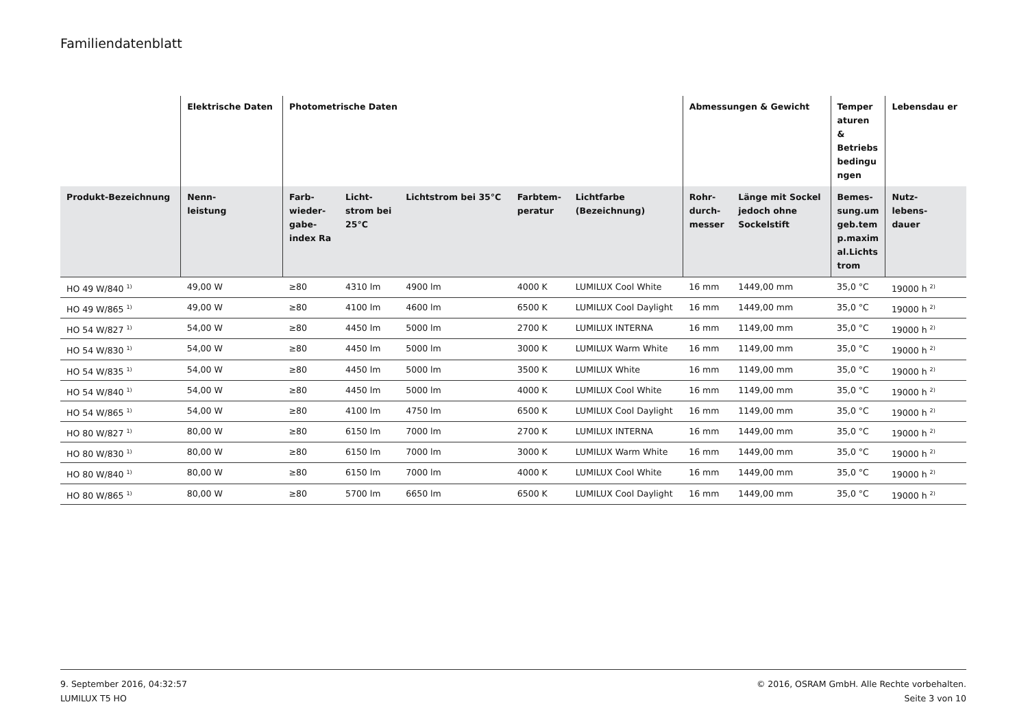Familiendatenblatt
| | Elektrische Daten | Photometrische Daten | | | | | Abmessungen & Gewicht | | Temper aturen & Betriebs bedingu ngen | Lebensdau er |
| --- | --- | --- | --- | --- | --- | --- | --- | --- | --- | --- |
| Produkt-Bezeichnung | Nenn- leistung | Farb- wieder- gabe- index Ra | Licht- strom bei 25°C | Lichtstrom bei 35°C | Farbtem- peratur | Lichtfarbe (Bezeichnung) | Rohr- durch- messer | Länge mit Sockel jedoch ohne Sockelstift | Bemes- sung.um geb.tem p.maxim al.Lichts trom | Nutz- lebens- dauer |
| HO 49 W/840 <sup>1)</sup> | 49,00 W | ≥80 | 4310 lm | 4900 lm | 4000 K | LUMILUX Cool White | 16 mm | 1449,00 mm | 35,0 °C | 19000 h <sup>2)</sup> |
| HO 49 W/865 <sup>1)</sup> | 49,00 W | ≥80 | 4100 lm | 4600 lm | 6500 K | LUMILUX Cool Daylight | 16 mm | 1449,00 mm | 35,0 °C | 19000 h <sup>2)</sup> |
| HO 54 W/827 <sup>1)</sup> | 54,00 W | ≥80 | 4450 lm | 5000 lm | 2700 K | LUMILUX INTERNA | 16 mm | 1149,00 mm | 35,0 °C | 19000 h <sup>2)</sup> |
| HO 54 W/830 <sup>1)</sup> | 54,00 W | ≥80 | 4450 lm | 5000 lm | 3000 K | LUMILUX Warm White | 16 mm | 1149,00 mm | 35,0 °C | 19000 h <sup>2)</sup> |
| HO 54 W/835 <sup>1)</sup> | 54,00 W | ≥80 | 4450 lm | 5000 lm | 3500 K | LUMILUX White | 16 mm | 1149,00 mm | 35,0 °C | 19000 h <sup>2)</sup> |
| HO 54 W/840 <sup>1)</sup> | 54,00 W | ≥80 | 4450 lm | 5000 lm | 4000 K | LUMILUX Cool White | 16 mm | 1149,00 mm | 35,0 °C | 19000 h <sup>2)</sup> |
| HO 54 W/865 <sup>1)</sup> | 54,00 W | ≥80 | 4100 lm | 4750 lm | 6500 K | LUMILUX Cool Daylight | 16 mm | 1149,00 mm | 35,0 °C | 19000 h <sup>2)</sup> |
| HO 80 W/827 <sup>1)</sup> | 80,00 W | ≥80 | 6150 lm | 7000 lm | 2700 K | LUMILUX INTERNA | 16 mm | 1449,00 mm | 35,0 °C | 19000 h <sup>2)</sup> |
| HO 80 W/830 <sup>1)</sup> | 80,00 W | ≥80 | 6150 lm | 7000 lm | 3000 K | LUMILUX Warm White | 16 mm | 1449,00 mm | 35,0 °C | 19000 h <sup>2)</sup> |
| HO 80 W/840 <sup>1)</sup> | 80,00 W | ≥80 | 6150 lm | 7000 lm | 4000 K | LUMILUX Cool White | 16 mm | 1449,00 mm | 35,0 °C | 19000 h <sup>2)</sup> |
| HO 80 W/865 <sup>1)</sup> | 80,00 W | ≥80 | 5700 lm | 6650 lm | 6500 K | LUMILUX Cool Daylight | 16 mm | 1449,00 mm | 35,0 °C | 19000 h <sup>2)</sup> |
9. September 2016, 04:32:57
LUMILUX T5 HO
© 2016, OSRAM GmbH. Alle Rechte vorbehalten.
Seite 3 von 10